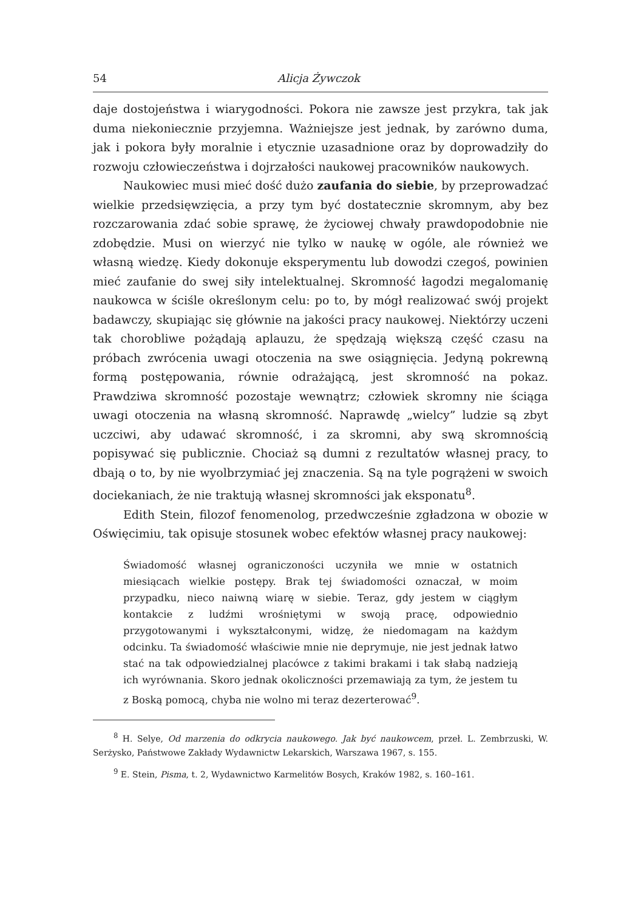54 Alicja Żywczok
daje dostojeństwa i wiarygodności. Pokora nie zawsze jest przykra, tak jak duma niekoniecznie przyjemna. Ważniejsze jest jednak, by zarówno duma, jak i pokora były moralnie i etycznie uzasadnione oraz by doprowadziły do rozwoju człowieczeństwa i dojrzałości naukowej pracowników naukowych.
Naukowiec musi mieć dość dużo zaufania do siebie, by przeprowadzać wielkie przedsięwzięcia, a przy tym być dostatecznie skromnym, aby bez rozczarowania zdać sobie sprawę, że życiowej chwały prawdopodobnie nie zdobędzie. Musi on wierzyć nie tylko w naukę w ogóle, ale również we własną wiedzę. Kiedy dokonuje eksperymentu lub dowodzi czegoś, powinien mieć zaufanie do swej siły intelektualnej. Skromność łagodzi megalomanię naukowca w ściśle określonym celu: po to, by mógł realizować swój projekt badawczy, skupiając się głównie na jakości pracy naukowej. Niektórzy uczeni tak chorobliwe pożądają aplauzu, że spędzają większą część czasu na próbach zwrócenia uwagi otoczenia na swe osiągnięcia. Jedyną pokrewną formą postępowania, równie odrażającą, jest skromność na pokaz. Prawdziwa skromność pozostaje wewnątrz; człowiek skromny nie ściąga uwagi otoczenia na własną skromność. Naprawdę „wielcy” ludzie są zbyt uczciwi, aby udawać skromność, i za skromni, aby swą skromnością popisywać się publicznie. Chociaż są dumni z rezultatów własnej pracy, to dbają o to, by nie wyolbrzymiać jej znaczenia. Są na tyle pogrążeni w swoich dociekaniach, że nie traktują własnej skromności jak eksponatu<sup>8</sup>.
Edith Stein, filozof fenomenolog, przedwcześnie zgładzona w obozie w Oświęcimiu, tak opisuje stosunek wobec efektów własnej pracy naukowej:
Świadomość własnej ograniczoności uczyniła we mnie w ostatnich miesiącach wielkie postępy. Brak tej świadomości oznaczał, w moim przypadku, nieco naiwną wiarę w siebie. Teraz, gdy jestem w ciągłym kontakcie z ludźmi wrośniętymi w swoją pracę, odpowiednio przygotowanymi i wykształconymi, widzę, że niedomagam na każdym odcinku. Ta świadomość właściwie mnie nie deprymuje, nie jest jednak łatwo stać na tak odpowiedzialnej placówce z takimi brakami i tak słabą nadzieją ich wyrównania. Skoro jednak okoliczności przemawiają za tym, że jestem tu z Boską pomocą, chyba nie wolno mi teraz dezerterować<sup>9</sup>.
<sup>8</sup> H. Selye, Od marzenia do odkrycia naukowego. Jak być naukowcem, przeł. L. Zembrzuski, W. Serżysko, Państwowe Zakłady Wydawnictw Lekarskich, Warszawa 1967, s. 155.
<sup>9</sup> E. Stein, Pisma, t. 2, Wydawnictwo Karmelitów Bosych, Kraków 1982, s. 160–161.